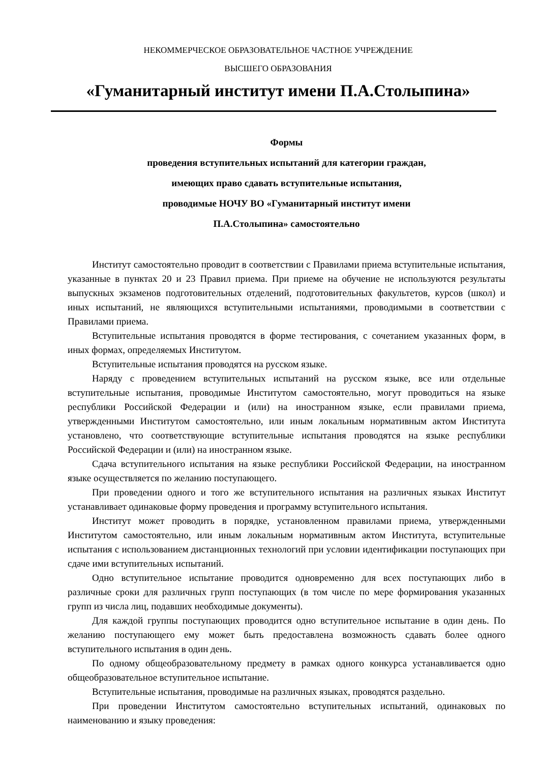НЕКОММЕРЧЕСКОЕ ОБРАЗОВАТЕЛЬНОЕ ЧАСТНОЕ УЧРЕЖДЕНИЕ
ВЫСШЕГО ОБРАЗОВАНИЯ
«Гуманитарный институт имени П.А.Столыпина»
Формы
проведения вступительных испытаний для категории граждан,
имеющих право сдавать вступительные испытания,
проводимые НОЧУ ВО «Гуманитарный институт имени
П.А.Столыпина» самостоятельно
Институт самостоятельно проводит в соответствии с Правилами приема вступительные испытания, указанные в пунктах 20 и 23 Правил приема. При приеме на обучение не используются результаты выпускных экзаменов подготовительных отделений, подготовительных факультетов, курсов (школ) и иных испытаний, не являющихся вступительными испытаниями, проводимыми в соответствии с Правилами приема.
Вступительные испытания проводятся в форме тестирования, с сочетанием указанных форм, в иных формах, определяемых Институтом.
Вступительные испытания проводятся на русском языке.
Наряду с проведением вступительных испытаний на русском языке, все или отдельные вступительные испытания, проводимые Институтом самостоятельно, могут проводиться на языке республики Российской Федерации и (или) на иностранном языке, если правилами приема, утвержденными Институтом самостоятельно, или иным локальным нормативным актом Института установлено, что соответствующие вступительные испытания проводятся на языке республики Российской Федерации и (или) на иностранном языке.
Сдача вступительного испытания на языке республики Российской Федерации, на иностранном языке осуществляется по желанию поступающего.
При проведении одного и того же вступительного испытания на различных языках Институт устанавливает одинаковые форму проведения и программу вступительного испытания.
Институт может проводить в порядке, установленном правилами приема, утвержденными Институтом самостоятельно, или иным локальным нормативным актом Института, вступительные испытания с использованием дистанционных технологий при условии идентификации поступающих при сдаче ими вступительных испытаний.
Одно вступительное испытание проводится одновременно для всех поступающих либо в различные сроки для различных групп поступающих (в том числе по мере формирования указанных групп из числа лиц, подавших необходимые документы).
Для каждой группы поступающих проводится одно вступительное испытание в один день. По желанию поступающего ему может быть предоставлена возможность сдавать более одного вступительного испытания в один день.
По одному общеобразовательному предмету в рамках одного конкурса устанавливается одно общеобразовательное вступительное испытание.
Вступительные испытания, проводимые на различных языках, проводятся раздельно.
При проведении Институтом самостоятельно вступительных испытаний, одинаковых по наименованию и языку проведения: